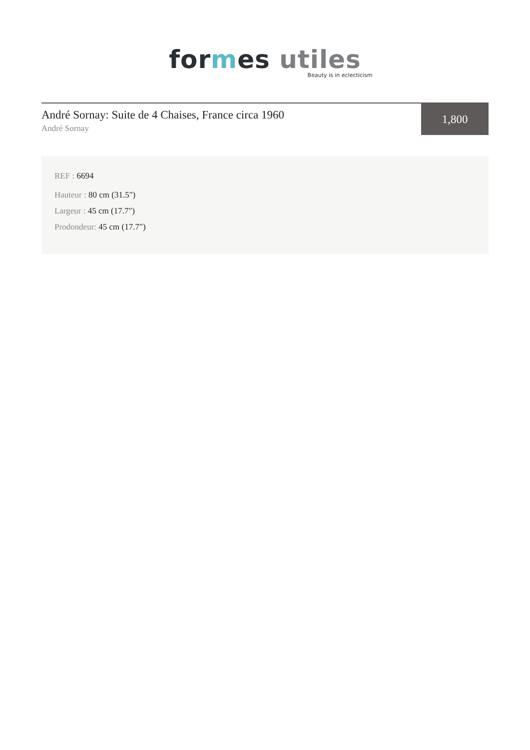for mes utiles
Beauty is in eclecticism
André Sornay: Suite de 4 Chaises, France circa 1960
André Sornay
1,800
REF : 6694
Hauteur : 80 cm (31.5")
Largeur : 45 cm (17.7")
Prodondeur: 45 cm (17.7")